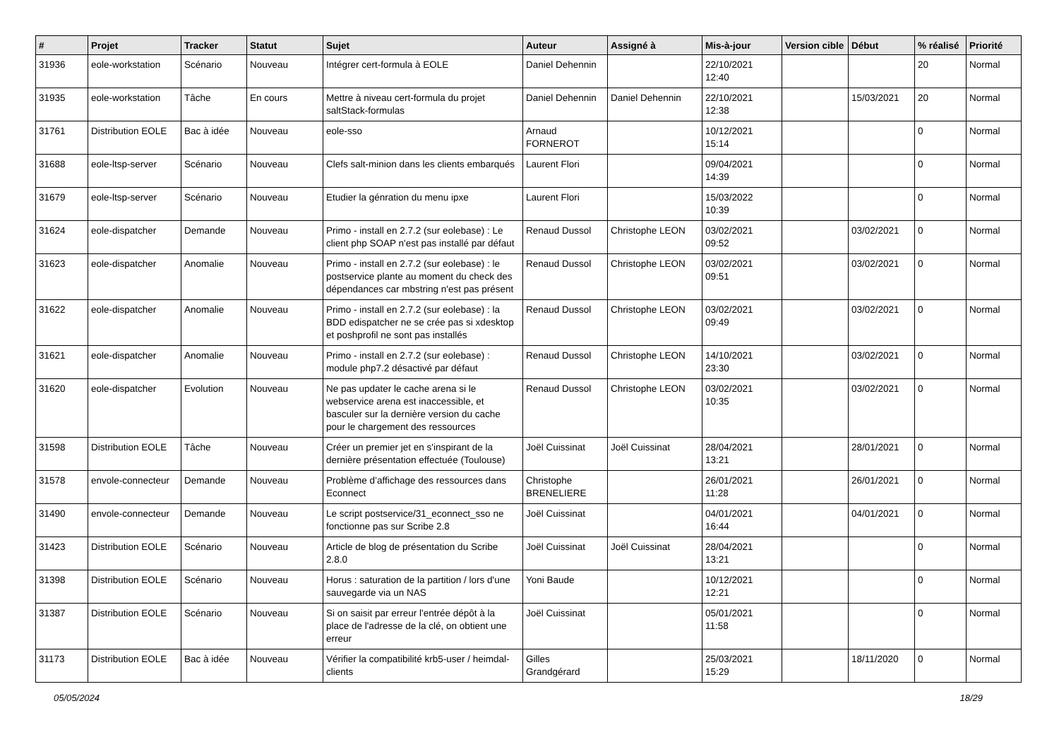| # | Projet | Tracker | Statut | Sujet | Auteur | Assigné à | Mis-à-jour | Version cible | Début | % réalisé | Priorité |
| --- | --- | --- | --- | --- | --- | --- | --- | --- | --- | --- | --- |
| 31936 | eole-workstation | Scénario | Nouveau | Intégrer cert-formula à EOLE | Daniel Dehennin | | 22/10/2021 12:40 | | | 20 | Normal |
| 31935 | eole-workstation | Tâche | En cours | Mettre à niveau cert-formula du projet saltStack-formulas | Daniel Dehennin | Daniel Dehennin | 22/10/2021 12:38 | | 15/03/2021 | 20 | Normal |
| 31761 | Distribution EOLE | Bac à idée | Nouveau | eole-sso | Arnaud FORNEROT | | 10/12/2021 15:14 | | | 0 | Normal |
| 31688 | eole-ltsp-server | Scénario | Nouveau | Clefs salt-minion dans les clients embarqués | Laurent Flori | | 09/04/2021 14:39 | | | 0 | Normal |
| 31679 | eole-ltsp-server | Scénario | Nouveau | Etudier la génration du menu ipxe | Laurent Flori | | 15/03/2022 10:39 | | | 0 | Normal |
| 31624 | eole-dispatcher | Demande | Nouveau | Primo - install en 2.7.2 (sur eolebase) : Le client php SOAP n'est pas installé par défaut | Renaud Dussol | Christophe LEON | 03/02/2021 09:52 | | 03/02/2021 | 0 | Normal |
| 31623 | eole-dispatcher | Anomalie | Nouveau | Primo - install en 2.7.2 (sur eolebase) : le postservice plante au moment du check des dépendances car mbstring n'est pas présent | Renaud Dussol | Christophe LEON | 03/02/2021 09:51 | | 03/02/2021 | 0 | Normal |
| 31622 | eole-dispatcher | Anomalie | Nouveau | Primo - install en 2.7.2 (sur eolebase) : la BDD edispatcher ne se crée pas si xdesktop et poshprofil ne sont pas installés | Renaud Dussol | Christophe LEON | 03/02/2021 09:49 | | 03/02/2021 | 0 | Normal |
| 31621 | eole-dispatcher | Anomalie | Nouveau | Primo - install en 2.7.2 (sur eolebase) : module php7.2 désactivé par défaut | Renaud Dussol | Christophe LEON | 14/10/2021 23:30 | | 03/02/2021 | 0 | Normal |
| 31620 | eole-dispatcher | Evolution | Nouveau | Ne pas updater le cache arena si le webservice arena est inaccessible, et basculer sur la dernière version du cache pour le chargement des ressources | Renaud Dussol | Christophe LEON | 03/02/2021 10:35 | | 03/02/2021 | 0 | Normal |
| 31598 | Distribution EOLE | Tâche | Nouveau | Créer un premier jet en s'inspirant de la dernière présentation effectuée (Toulouse) | Joël Cuissinat | Joël Cuissinat | 28/04/2021 13:21 | | 28/01/2021 | 0 | Normal |
| 31578 | envole-connecteur | Demande | Nouveau | Problème d’affichage des ressources dans Econnect | Christophe BRENELIERE | | 26/01/2021 11:28 | | 26/01/2021 | 0 | Normal |
| 31490 | envole-connecteur | Demande | Nouveau | Le script postservice/31_econnect_sso ne fonctionne pas sur Scribe 2.8 | Joël Cuissinat | | 04/01/2021 16:44 | | 04/01/2021 | 0 | Normal |
| 31423 | Distribution EOLE | Scénario | Nouveau | Article de blog de présentation du Scribe 2.8.0 | Joël Cuissinat | Joël Cuissinat | 28/04/2021 13:21 | | | 0 | Normal |
| 31398 | Distribution EOLE | Scénario | Nouveau | Horus : saturation de la partition / lors d'une sauvegarde via un NAS | Yoni Baude | | 10/12/2021 12:21 | | | 0 | Normal |
| 31387 | Distribution EOLE | Scénario | Nouveau | Si on saisit par erreur l'entrée dépôt à la place de l'adresse de la clé, on obtient une erreur | Joël Cuissinat | | 05/01/2021 11:58 | | | 0 | Normal |
| 31173 | Distribution EOLE | Bac à idée | Nouveau | Vérifier la compatibilité krb5-user / heimdal-clients | Gilles Grandgérard | | 25/03/2021 15:29 | | 18/11/2020 | 0 | Normal |
05/05/2024 18/29